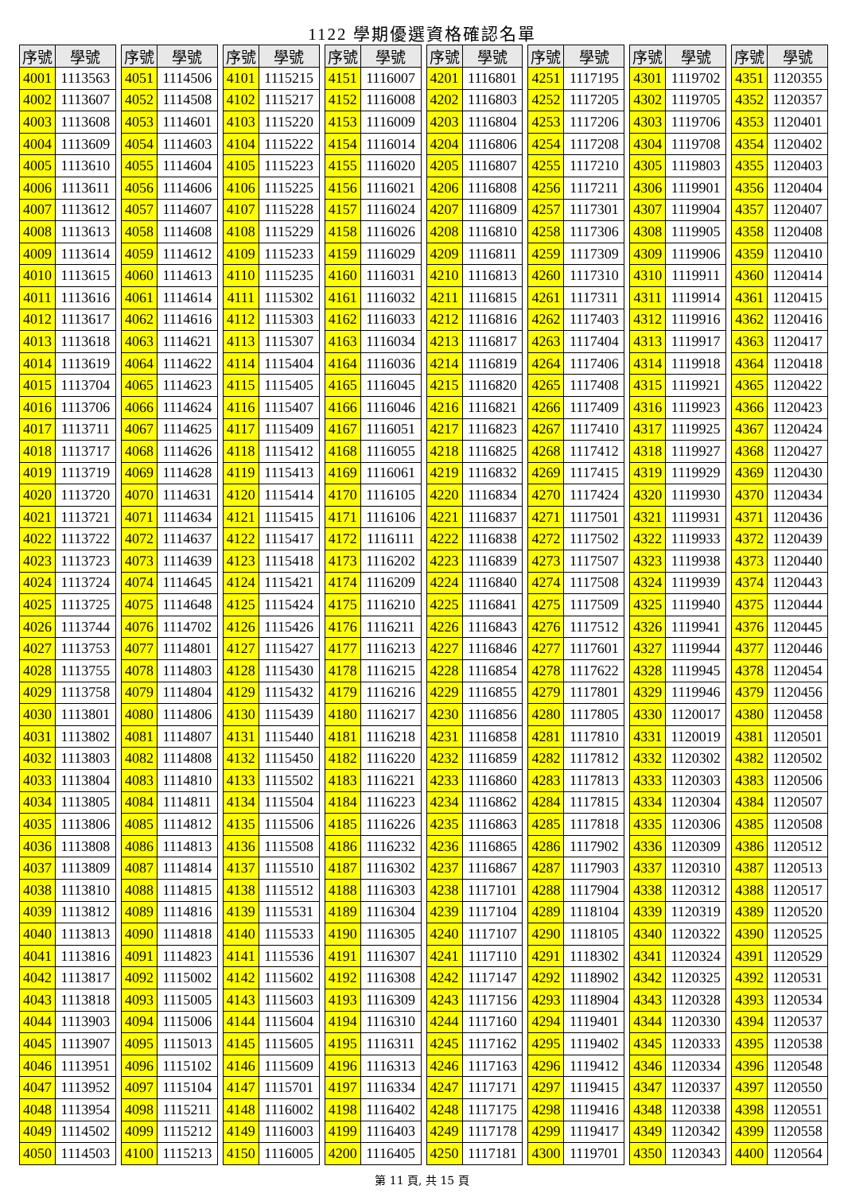1122 學期優選資格確認名單
| 序號 | 學號 |
| --- | --- |
| 4001 | 1113563 |
| 4002 | 1113607 |
| 4003 | 1113608 |
| 4004 | 1113609 |
| 4005 | 1113610 |
| 4006 | 1113611 |
| 4007 | 1113612 |
| 4008 | 1113613 |
| 4009 | 1113614 |
| 4010 | 1113615 |
| 4011 | 1113616 |
| 4012 | 1113617 |
| 4013 | 1113618 |
| 4014 | 1113619 |
| 4015 | 1113704 |
| 4016 | 1113706 |
| 4017 | 1113711 |
| 4018 | 1113717 |
| 4019 | 1113719 |
| 4020 | 1113720 |
| 4021 | 1113721 |
| 4022 | 1113722 |
| 4023 | 1113723 |
| 4024 | 1113724 |
| 4025 | 1113725 |
| 4026 | 1113744 |
| 4027 | 1113753 |
| 4028 | 1113755 |
| 4029 | 1113758 |
| 4030 | 1113801 |
| 4031 | 1113802 |
| 4032 | 1113803 |
| 4033 | 1113804 |
| 4034 | 1113805 |
| 4035 | 1113806 |
| 4036 | 1113808 |
| 4037 | 1113809 |
| 4038 | 1113810 |
| 4039 | 1113812 |
| 4040 | 1113813 |
| 4041 | 1113816 |
| 4042 | 1113817 |
| 4043 | 1113818 |
| 4044 | 1113903 |
| 4045 | 1113907 |
| 4046 | 1113951 |
| 4047 | 1113952 |
| 4048 | 1113954 |
| 4049 | 1114502 |
| 4050 | 1114503 |
| 序號 | 學號 |
| --- | --- |
| 4051 | 1114506 |
| 4052 | 1114508 |
| 4053 | 1114601 |
| 4054 | 1114603 |
| 4055 | 1114604 |
| 4056 | 1114606 |
| 4057 | 1114607 |
| 4058 | 1114608 |
| 4059 | 1114612 |
| 4060 | 1114613 |
| 4061 | 1114614 |
| 4062 | 1114616 |
| 4063 | 1114621 |
| 4064 | 1114622 |
| 4065 | 1114623 |
| 4066 | 1114624 |
| 4067 | 1114625 |
| 4068 | 1114626 |
| 4069 | 1114628 |
| 4070 | 1114631 |
| 4071 | 1114634 |
| 4072 | 1114637 |
| 4073 | 1114639 |
| 4074 | 1114645 |
| 4075 | 1114648 |
| 4076 | 1114702 |
| 4077 | 1114801 |
| 4078 | 1114803 |
| 4079 | 1114804 |
| 4080 | 1114806 |
| 4081 | 1114807 |
| 4082 | 1114808 |
| 4083 | 1114810 |
| 4084 | 1114811 |
| 4085 | 1114812 |
| 4086 | 1114813 |
| 4087 | 1114814 |
| 4088 | 1114815 |
| 4089 | 1114816 |
| 4090 | 1114818 |
| 4091 | 1114823 |
| 4092 | 1115002 |
| 4093 | 1115005 |
| 4094 | 1115006 |
| 4095 | 1115013 |
| 4096 | 1115102 |
| 4097 | 1115104 |
| 4098 | 1115211 |
| 4099 | 1115212 |
| 4100 | 1115213 |
| 序號 | 學號 |
| --- | --- |
| 4101 | 1115215 |
| 4102 | 1115217 |
| 4103 | 1115220 |
| 4104 | 1115222 |
| 4105 | 1115223 |
| 4106 | 1115225 |
| 4107 | 1115228 |
| 4108 | 1115229 |
| 4109 | 1115233 |
| 4110 | 1115235 |
| 4111 | 1115302 |
| 4112 | 1115303 |
| 4113 | 1115307 |
| 4114 | 1115404 |
| 4115 | 1115405 |
| 4116 | 1115407 |
| 4117 | 1115409 |
| 4118 | 1115412 |
| 4119 | 1115413 |
| 4120 | 1115414 |
| 4121 | 1115415 |
| 4122 | 1115417 |
| 4123 | 1115418 |
| 4124 | 1115421 |
| 4125 | 1115424 |
| 4126 | 1115426 |
| 4127 | 1115427 |
| 4128 | 1115430 |
| 4129 | 1115432 |
| 4130 | 1115439 |
| 4131 | 1115440 |
| 4132 | 1115450 |
| 4133 | 1115502 |
| 4134 | 1115504 |
| 4135 | 1115506 |
| 4136 | 1115508 |
| 4137 | 1115510 |
| 4138 | 1115512 |
| 4139 | 1115531 |
| 4140 | 1115533 |
| 4141 | 1115536 |
| 4142 | 1115602 |
| 4143 | 1115603 |
| 4144 | 1115604 |
| 4145 | 1115605 |
| 4146 | 1115609 |
| 4147 | 1115701 |
| 4148 | 1116002 |
| 4149 | 1116003 |
| 4150 | 1116005 |
| 序號 | 學號 |
| --- | --- |
| 4151 | 1116007 |
| 4152 | 1116008 |
| 4153 | 1116009 |
| 4154 | 1116014 |
| 4155 | 1116020 |
| 4156 | 1116021 |
| 4157 | 1116024 |
| 4158 | 1116026 |
| 4159 | 1116029 |
| 4160 | 1116031 |
| 4161 | 1116032 |
| 4162 | 1116033 |
| 4163 | 1116034 |
| 4164 | 1116036 |
| 4165 | 1116045 |
| 4166 | 1116046 |
| 4167 | 1116051 |
| 4168 | 1116055 |
| 4169 | 1116061 |
| 4170 | 1116105 |
| 4171 | 1116106 |
| 4172 | 1116111 |
| 4173 | 1116202 |
| 4174 | 1116209 |
| 4175 | 1116210 |
| 4176 | 1116211 |
| 4177 | 1116213 |
| 4178 | 1116215 |
| 4179 | 1116216 |
| 4180 | 1116217 |
| 4181 | 1116218 |
| 4182 | 1116220 |
| 4183 | 1116221 |
| 4184 | 1116223 |
| 4185 | 1116226 |
| 4186 | 1116232 |
| 4187 | 1116302 |
| 4188 | 1116303 |
| 4189 | 1116304 |
| 4190 | 1116305 |
| 4191 | 1116307 |
| 4192 | 1116308 |
| 4193 | 1116309 |
| 4194 | 1116310 |
| 4195 | 1116311 |
| 4196 | 1116313 |
| 4197 | 1116334 |
| 4198 | 1116402 |
| 4199 | 1116403 |
| 4200 | 1116405 |
| 序號 | 學號 |
| --- | --- |
| 4201 | 1116801 |
| 4202 | 1116803 |
| 4203 | 1116804 |
| 4204 | 1116806 |
| 4205 | 1116807 |
| 4206 | 1116808 |
| 4207 | 1116809 |
| 4208 | 1116810 |
| 4209 | 1116811 |
| 4210 | 1116813 |
| 4211 | 1116815 |
| 4212 | 1116816 |
| 4213 | 1116817 |
| 4214 | 1116819 |
| 4215 | 1116820 |
| 4216 | 1116821 |
| 4217 | 1116823 |
| 4218 | 1116825 |
| 4219 | 1116832 |
| 4220 | 1116834 |
| 4221 | 1116837 |
| 4222 | 1116838 |
| 4223 | 1116839 |
| 4224 | 1116840 |
| 4225 | 1116841 |
| 4226 | 1116843 |
| 4227 | 1116846 |
| 4228 | 1116854 |
| 4229 | 1116855 |
| 4230 | 1116856 |
| 4231 | 1116858 |
| 4232 | 1116859 |
| 4233 | 1116860 |
| 4234 | 1116862 |
| 4235 | 1116863 |
| 4236 | 1116865 |
| 4237 | 1116867 |
| 4238 | 1117101 |
| 4239 | 1117104 |
| 4240 | 1117107 |
| 4241 | 1117110 |
| 4242 | 1117147 |
| 4243 | 1117156 |
| 4244 | 1117160 |
| 4245 | 1117162 |
| 4246 | 1117163 |
| 4247 | 1117171 |
| 4248 | 1117175 |
| 4249 | 1117178 |
| 4250 | 1117181 |
| 序號 | 學號 |
| --- | --- |
| 4251 | 1117195 |
| 4252 | 1117205 |
| 4253 | 1117206 |
| 4254 | 1117208 |
| 4255 | 1117210 |
| 4256 | 1117211 |
| 4257 | 1117301 |
| 4258 | 1117306 |
| 4259 | 1117309 |
| 4260 | 1117310 |
| 4261 | 1117311 |
| 4262 | 1117403 |
| 4263 | 1117404 |
| 4264 | 1117406 |
| 4265 | 1117408 |
| 4266 | 1117409 |
| 4267 | 1117410 |
| 4268 | 1117412 |
| 4269 | 1117415 |
| 4270 | 1117424 |
| 4271 | 1117501 |
| 4272 | 1117502 |
| 4273 | 1117507 |
| 4274 | 1117508 |
| 4275 | 1117509 |
| 4276 | 1117512 |
| 4277 | 1117601 |
| 4278 | 1117622 |
| 4279 | 1117801 |
| 4280 | 1117805 |
| 4281 | 1117810 |
| 4282 | 1117812 |
| 4283 | 1117813 |
| 4284 | 1117815 |
| 4285 | 1117818 |
| 4286 | 1117902 |
| 4287 | 1117903 |
| 4288 | 1117904 |
| 4289 | 1118104 |
| 4290 | 1118105 |
| 4291 | 1118302 |
| 4292 | 1118902 |
| 4293 | 1118904 |
| 4294 | 1119401 |
| 4295 | 1119402 |
| 4296 | 1119412 |
| 4297 | 1119415 |
| 4298 | 1119416 |
| 4299 | 1119417 |
| 4300 | 1119701 |
| 序號 | 學號 |
| --- | --- |
| 4301 | 1119702 |
| 4302 | 1119705 |
| 4303 | 1119706 |
| 4304 | 1119708 |
| 4305 | 1119803 |
| 4306 | 1119901 |
| 4307 | 1119904 |
| 4308 | 1119905 |
| 4309 | 1119906 |
| 4310 | 1119911 |
| 4311 | 1119914 |
| 4312 | 1119916 |
| 4313 | 1119917 |
| 4314 | 1119918 |
| 4315 | 1119921 |
| 4316 | 1119923 |
| 4317 | 1119925 |
| 4318 | 1119927 |
| 4319 | 1119929 |
| 4320 | 1119930 |
| 4321 | 1119931 |
| 4322 | 1119933 |
| 4323 | 1119938 |
| 4324 | 1119939 |
| 4325 | 1119940 |
| 4326 | 1119941 |
| 4327 | 1119944 |
| 4328 | 1119945 |
| 4329 | 1119946 |
| 4330 | 1120017 |
| 4331 | 1120019 |
| 4332 | 1120302 |
| 4333 | 1120303 |
| 4334 | 1120304 |
| 4335 | 1120306 |
| 4336 | 1120309 |
| 4337 | 1120310 |
| 4338 | 1120312 |
| 4339 | 1120319 |
| 4340 | 1120322 |
| 4341 | 1120324 |
| 4342 | 1120325 |
| 4343 | 1120328 |
| 4344 | 1120330 |
| 4345 | 1120333 |
| 4346 | 1120334 |
| 4347 | 1120337 |
| 4348 | 1120338 |
| 4349 | 1120342 |
| 4350 | 1120343 |
| 序號 | 學號 |
| --- | --- |
| 4351 | 1120355 |
| 4352 | 1120357 |
| 4353 | 1120401 |
| 4354 | 1120402 |
| 4355 | 1120403 |
| 4356 | 1120404 |
| 4357 | 1120407 |
| 4358 | 1120408 |
| 4359 | 1120410 |
| 4360 | 1120414 |
| 4361 | 1120415 |
| 4362 | 1120416 |
| 4363 | 1120417 |
| 4364 | 1120418 |
| 4365 | 1120422 |
| 4366 | 1120423 |
| 4367 | 1120424 |
| 4368 | 1120427 |
| 4369 | 1120430 |
| 4370 | 1120434 |
| 4371 | 1120436 |
| 4372 | 1120439 |
| 4373 | 1120440 |
| 4374 | 1120443 |
| 4375 | 1120444 |
| 4376 | 1120445 |
| 4377 | 1120446 |
| 4378 | 1120454 |
| 4379 | 1120456 |
| 4380 | 1120458 |
| 4381 | 1120501 |
| 4382 | 1120502 |
| 4383 | 1120506 |
| 4384 | 1120507 |
| 4385 | 1120508 |
| 4386 | 1120512 |
| 4387 | 1120513 |
| 4388 | 1120517 |
| 4389 | 1120520 |
| 4390 | 1120525 |
| 4391 | 1120529 |
| 4392 | 1120531 |
| 4393 | 1120534 |
| 4394 | 1120537 |
| 4395 | 1120538 |
| 4396 | 1120548 |
| 4397 | 1120550 |
| 4398 | 1120551 |
| 4399 | 1120558 |
| 4400 | 1120564 |
第 11 頁, 共 15 頁